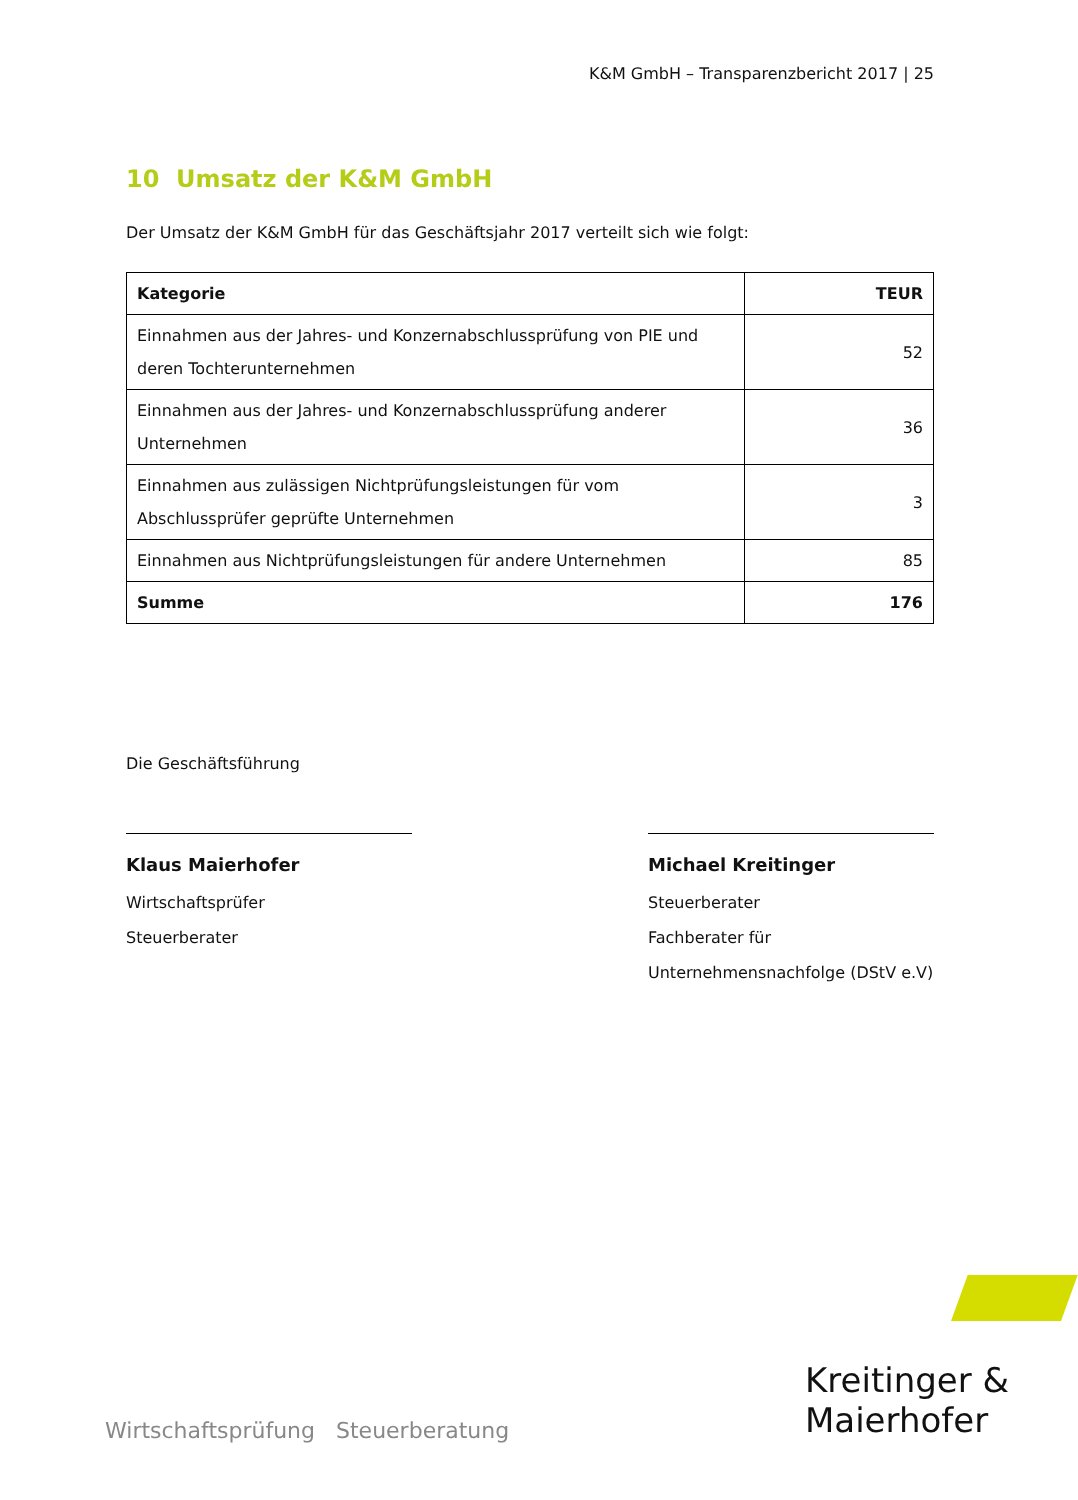K&M GmbH – Transparenzbericht 2017 | 25
10 Umsatz der K&M GmbH
Der Umsatz der K&M GmbH für das Geschäftsjahr 2017 verteilt sich wie folgt:
| Kategorie | TEUR |
| --- | --- |
| Einnahmen aus der Jahres- und Konzernabschlussprüfung von PIE und deren Tochterunternehmen | 52 |
| Einnahmen aus der Jahres- und Konzernabschlussprüfung anderer Unternehmen | 36 |
| Einnahmen aus zulässigen Nichtprüfungsleistungen für vom Abschlussprüfer geprüfte Unternehmen | 3 |
| Einnahmen aus Nichtprüfungsleistungen für andere Unternehmen | 85 |
| Summe | 176 |
Die Geschäftsführung
Klaus Maierhofer
Wirtschaftsprüfer
Steuerberater
Michael Kreitinger
Steuerberater
Fachberater für
Unternehmensnachfolge (DStV e.V)
Wirtschaftsprüfung Steuerberatung
Kreitinger &
Maierhofer